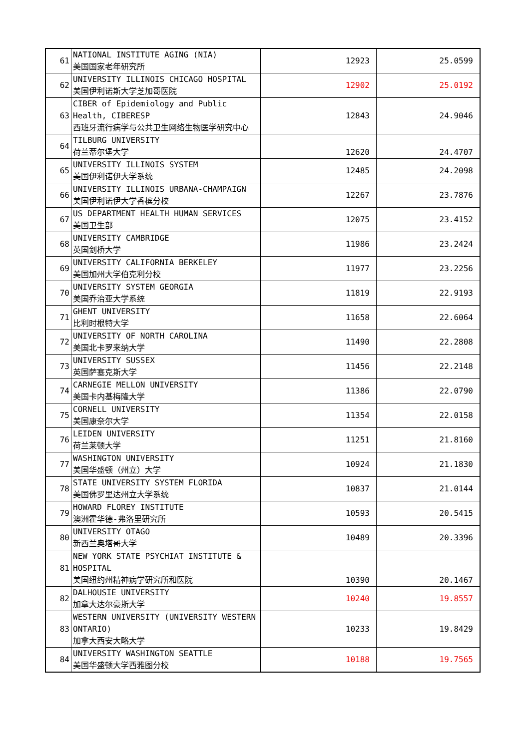| 61 | NATIONAL INSTITUTE AGING (NIA) 美国国家老年研究所 | 12923 | 25.0599 |
| 62 | UNIVERSITY ILLINOIS CHICAGO HOSPITAL 美国伊利诺斯大学芝加哥医院 | 12902 | 25.0192 |
| 63 | CIBER of Epidemiology and Public Health, CIBERESP 西班牙流行病学与公共卫生网络生物医学研究中心 | 12843 | 24.9046 |
| 64 | TILBURG UNIVERSITY 荷兰蒂尔堡大学 | 12620 | 24.4707 |
| 65 | UNIVERSITY ILLINOIS SYSTEM 美国伊利诺伊大学系统 | 12485 | 24.2098 |
| 66 | UNIVERSITY ILLINOIS URBANA-CHAMPAIGN 美国伊利诺伊大学香槟分校 | 12267 | 23.7876 |
| 67 | US DEPARTMENT HEALTH HUMAN SERVICES 美国卫生部 | 12075 | 23.4152 |
| 68 | UNIVERSITY CAMBRIDGE 英国剑桥大学 | 11986 | 23.2424 |
| 69 | UNIVERSITY CALIFORNIA BERKELEY 美国加州大学伯克利分校 | 11977 | 23.2256 |
| 70 | UNIVERSITY SYSTEM GEORGIA 美国乔治亚大学系统 | 11819 | 22.9193 |
| 71 | GHENT UNIVERSITY 比利时根特大学 | 11658 | 22.6064 |
| 72 | UNIVERSITY OF NORTH CAROLINA 美国北卡罗来纳大学 | 11490 | 22.2808 |
| 73 | UNIVERSITY SUSSEX 英国萨塞克斯大学 | 11456 | 22.2148 |
| 74 | CARNEGIE MELLON UNIVERSITY 美国卡内基梅隆大学 | 11386 | 22.0790 |
| 75 | CORNELL UNIVERSITY 美国康奈尔大学 | 11354 | 22.0158 |
| 76 | LEIDEN UNIVERSITY 荷兰莱顿大学 | 11251 | 21.8160 |
| 77 | WASHINGTON UNIVERSITY 美国华盛顿（州立）大学 | 10924 | 21.1830 |
| 78 | STATE UNIVERSITY SYSTEM FLORIDA 美国佛罗里达州立大学系统 | 10837 | 21.0144 |
| 79 | HOWARD FLOREY INSTITUTE 澳洲霍华德-弗洛里研究所 | 10593 | 20.5415 |
| 80 | UNIVERSITY OTAGO 新西兰奥塔哥大学 | 10489 | 20.3396 |
| 81 | NEW YORK STATE PSYCHIAT INSTITUTE & HOSPITAL 美国纽约州精神病学研究所和医院 | 10390 | 20.1467 |
| 82 | DALHOUSIE UNIVERSITY 加拿大达尔豪斯大学 | 10240 | 19.8557 |
| 83 | WESTERN UNIVERSITY (UNIVERSITY WESTERN ONTARIO) 加拿大西安大略大学 | 10233 | 19.8429 |
| 84 | UNIVERSITY WASHINGTON SEATTLE 美国华盛顿大学西雅图分校 | 10188 | 19.7565 |